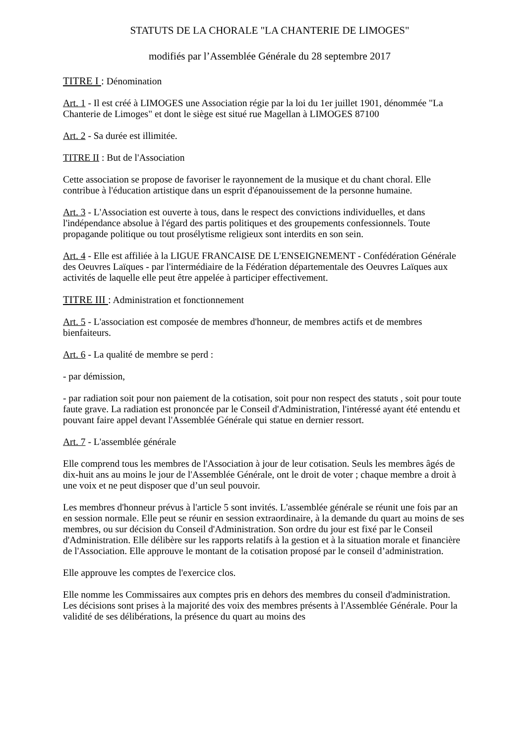STATUTS DE LA CHORALE "LA CHANTERIE DE LIMOGES"
modifiés par l’Assemblée Générale du 28 septembre 2017
TITRE I : Dénomination
Art. 1 - Il est créé à LIMOGES une Association régie par la loi du 1er juillet 1901, dénommée "La Chanterie de Limoges" et dont le siège est situé rue Magellan à LIMOGES 87100
Art. 2 - Sa durée est illimitée.
TITRE II : But de l'Association
Cette association se propose de favoriser le rayonnement de la musique et du chant choral. Elle contribue à l'éducation artistique dans un esprit d'épanouissement de la personne humaine.
Art. 3 - L'Association est ouverte à tous, dans le respect des convictions individuelles, et dans l'indépendance absolue à l'égard des partis politiques et des groupements confessionnels. Toute propagande politique ou tout prosélytisme religieux sont interdits en son sein.
Art. 4 - Elle est affiliée à la LIGUE FRANCAISE DE L'ENSEIGNEMENT - Confédération Générale des Oeuvres Laïques - par l'intermédiaire de la Fédération départementale des Oeuvres Laïques aux activités de laquelle elle peut être appelée à participer effectivement.
TITRE III : Administration et fonctionnement
Art. 5 - L'association est composée de membres d'honneur, de membres actifs et de membres bienfaiteurs.
Art. 6 - La qualité de membre se perd :
- par démission,
- par radiation soit pour non paiement de la cotisation, soit pour non respect des statuts , soit pour toute faute grave. La radiation est prononcée par le Conseil d'Administration, l'intéressé ayant été entendu et pouvant faire appel devant l'Assemblée Générale qui statue en dernier ressort.
Art. 7 - L'assemblée générale
Elle comprend tous les membres de l'Association à jour de leur cotisation. Seuls les membres âgés de dix-huit ans au moins le jour de l'Assemblée Générale, ont le droit de voter ; chaque membre a droit à une voix et ne peut disposer que d’un seul pouvoir.
Les membres d'honneur prévus à l'article 5 sont invités. L'assemblée générale se réunit une fois par an en session normale. Elle peut se réunir en session extraordinaire, à la demande du quart au moins de ses membres, ou sur décision du Conseil d'Administration. Son ordre du jour est fixé par le Conseil d'Administration. Elle délibère sur les rapports relatifs à la gestion et à la situation morale et financière de l'Association. Elle approuve le montant de la cotisation proposé par le conseil d’administration.
Elle approuve les comptes de l'exercice clos.
Elle nomme les Commissaires aux comptes pris en dehors des membres du conseil d'administration. Les décisions sont prises à la majorité des voix des membres présents à l'Assemblée Générale. Pour la validité de ses délibérations, la présence du quart au moins des